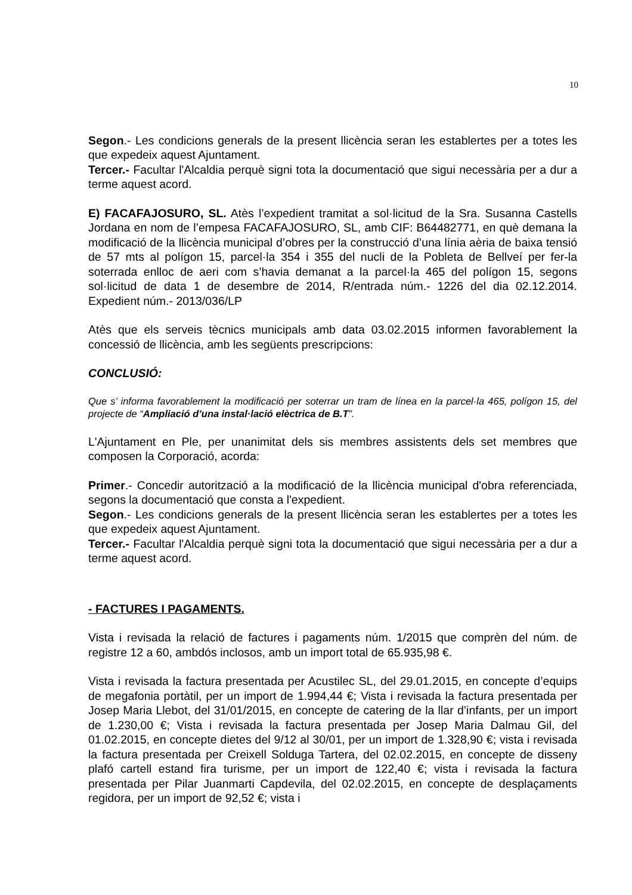10
Segon.- Les condicions generals de la present llicència seran les establertes per a totes les que expedeix aquest Ajuntament.
Tercer.- Facultar l'Alcaldia perquè signi tota la documentació que sigui necessària per a dur a terme aquest acord.
E) FACAFAJOSURO, SL. Atès l’expedient tramitat a sol·licitud de la Sra. Susanna Castells Jordana en nom de l’empesa FACAFAJOSURO, SL, amb CIF: B64482771, en què demana la modificació de la llicència municipal d’obres per la construcció d’una línia aèria de baixa tensió de 57 mts al polígon 15, parcel·la 354 i 355 del nucli de la Pobleta de Bellveí per fer-la soterrada enlloc de aeri com s’havia demanat a la parcel·la 465 del polígon 15, segons sol·licitud de data 1 de desembre de 2014, R/entrada núm.- 1226 del dia 02.12.2014. Expedient núm.- 2013/036/LP
Atès que els serveis tècnics municipals amb data 03.02.2015 informen favorablement la concessió de llicència, amb les següents prescripcions:
CONCLUSIÓ:
Que s’ informa favorablement la modificació per soterrar un tram de línea en la parcel·la 465, polígon 15, del projecte de “Ampliació d’una instal·lació elèctrica de B.T”.
L'Ajuntament en Ple, per unanimitat dels sis membres assistents dels set membres que composen la Corporació, acorda:
Primer.- Concedir autorització a la modificació de la llicència municipal d'obra referenciada, segons la documentació que consta a l'expedient.
Segon.- Les condicions generals de la present llicència seran les establertes per a totes les que expedeix aquest Ajuntament.
Tercer.- Facultar l'Alcaldia perquè signi tota la documentació que sigui necessària per a dur a terme aquest acord.
- FACTURES I PAGAMENTS.
Vista i revisada la relació de factures i pagaments núm. 1/2015 que comprèn del núm. de registre 12 a 60, ambdós inclosos, amb un import total de 65.935,98 €.
Vista i revisada la factura presentada per Acustilec SL, del 29.01.2015, en concepte d’equips de megafonia portàtil, per un import de 1.994,44 €; Vista i revisada la factura presentada per Josep Maria Llebot, del 31/01/2015, en concepte de catering de la llar d’infants, per un import de 1.230,00 €; Vista i revisada la factura presentada per Josep Maria Dalmau Gil, del 01.02.2015, en concepte dietes del 9/12 al 30/01, per un import de 1.328,90 €; vista i revisada la factura presentada per Creixell Solduga Tartera, del 02.02.2015, en concepte de disseny plafó cartell estand fira turisme, per un import de 122,40 €; vista i revisada la factura presentada per Pilar Juanmarti Capdevila, del 02.02.2015, en concepte de desplaçaments regidora, per un import de 92,52 €; vista i